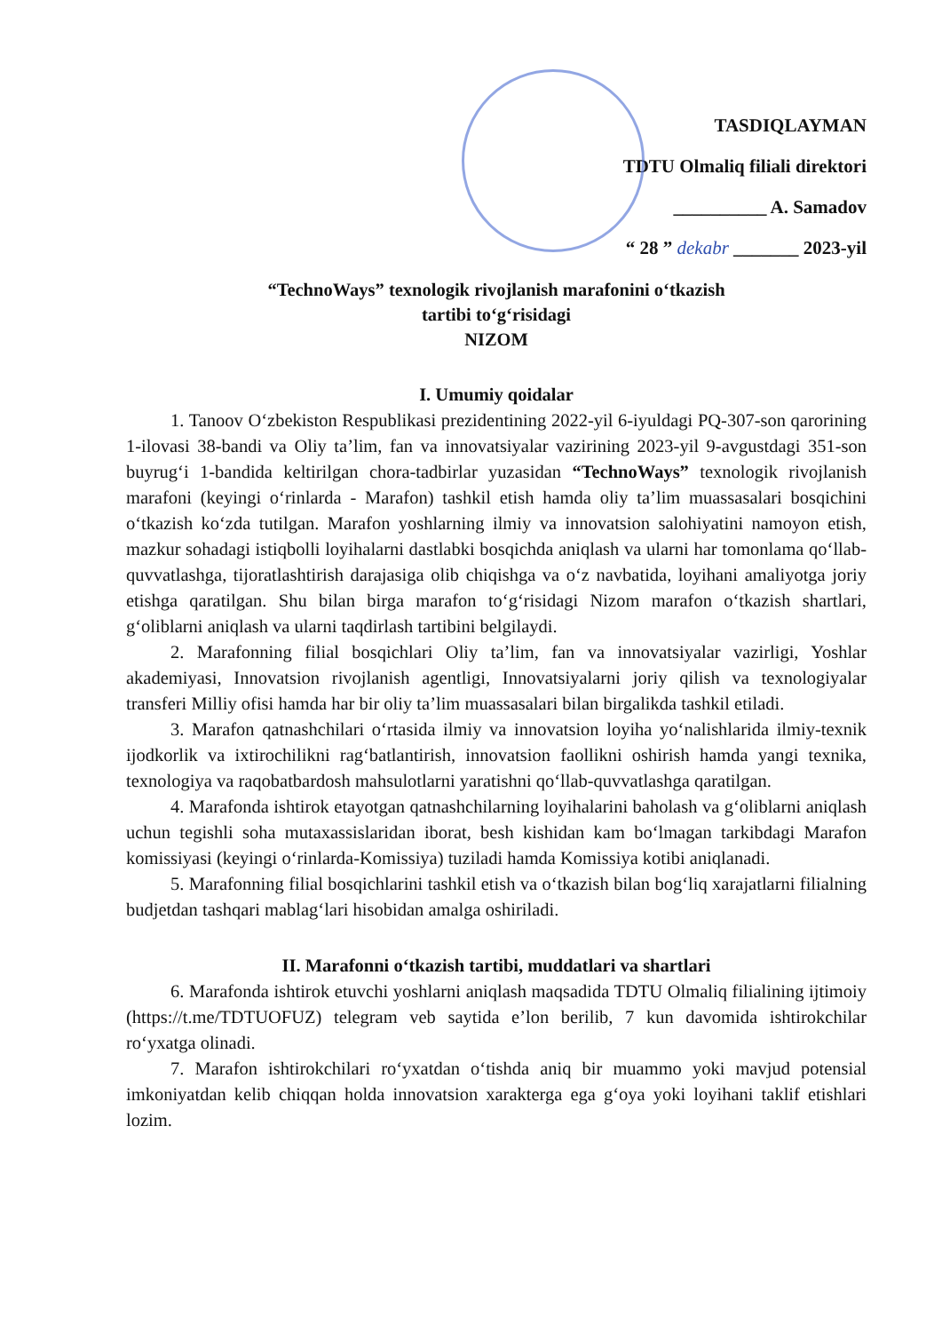TASDIQLAYMAN
TDTU Olmaliq filiali direktori
__________ A. Samadov
“ 28 ” dekabr _______ 2023-yil
“TechnoWays” texnologik rivojlanish marafonini o‘tkazish
tartibi to‘g‘risidagi
NIZOM
I. Umumiy qoidalar
1. Tanoov O‘zbekiston Respublikasi prezidentining 2022-yil 6-iyuldagi PQ-307-son qarorining 1-ilovasi 38-bandi va Oliy ta’lim, fan va innovatsiyalar vazirining 2023-yil 9-avgustdagi 351-son buyrug‘i 1-bandida keltirilgan chora-tadbirlar yuzasidan “TechnoWays” texnologik rivojlanish marafoni (keyingi o‘rinlarda - Marafon) tashkil etish hamda oliy ta’lim muassasalari bosqichini o‘tkazish ko‘zda tutilgan. Marafon yoshlarning ilmiy va innovatsion salohiyatini namoyon etish, mazkur sohadagi istiqbolli loyihalarni dastlabki bosqichda aniqlash va ularni har tomonlama qo‘llab-quvvatlashga, tijoratlashtirish darajasiga olib chiqishga va o‘z navbatida, loyihani amaliyotga joriy etishga qaratilgan. Shu bilan birga marafon to‘g‘risidagi Nizom marafon o‘tkazish shartlari, g‘oliblarni aniqlash va ularni taqdirlash tartibini belgilaydi.
2. Marafonning filial bosqichlari Oliy ta’lim, fan va innovatsiyalar vazirligi, Yoshlar akademiyasi, Innovatsion rivojlanish agentligi, Innovatsiyalarni joriy qilish va texnologiyalar transferi Milliy ofisi hamda har bir oliy ta’lim muassasalari bilan birgalikda tashkil etiladi.
3. Marafon qatnashchilari o‘rtasida ilmiy va innovatsion loyiha yo‘nalishlarida ilmiy-texnik ijodkorlik va ixtirochilikni rag‘batlantirish, innovatsion faollikni oshirish hamda yangi texnika, texnologiya va raqobatbardosh mahsulotlarni yaratishni qo‘llab-quvvatlashga qaratilgan.
4. Marafonda ishtirok etayotgan qatnashchilarning loyihalarini baholash va g‘oliblarni aniqlash uchun tegishli soha mutaxassislaridan iborat, besh kishidan kam bo‘lmagan tarkibdagi Marafon komissiyasi (keyingi o‘rinlarda-Komissiya) tuziladi hamda Komissiya kotibi aniqlanadi.
5. Marafonning filial bosqichlarini tashkil etish va o‘tkazish bilan bog‘liq xarajatlarni filialning budjetdan tashqari mablag‘lari hisobidan amalga oshiriladi.
II. Marafonni o‘tkazish tartibi, muddatlari va shartlari
6. Marafonda ishtirok etuvchi yoshlarni aniqlash maqsadida TDTU Olmaliq filialining ijtimoiy (https://t.me/TDTUOFUZ) telegram veb saytida e’lon berilib, 7 kun davomida ishtirokchilar ro‘yxatga olinadi.
7. Marafon ishtirokchilari ro‘yxatdan o‘tishda aniq bir muammo yoki mavjud potensial imkoniyatdan kelib chiqqan holda innovatsion xarakterga ega g‘oya yoki loyihani taklif etishlari lozim.